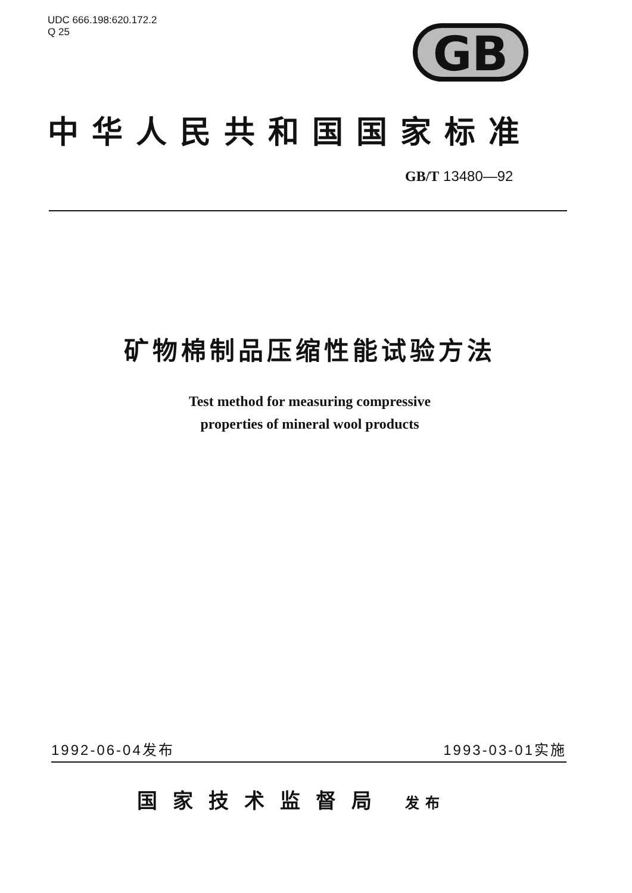UDC 666.198:620.172.2
Q 25
GB
中华人民共和国国家标准
GB/T 13480—92
矿物棉制品压缩性能试验方法
Test method for measuring compressive
properties of mineral wool products
1992-06-04发布 1993-03-01实施
国家技术监督局 发布